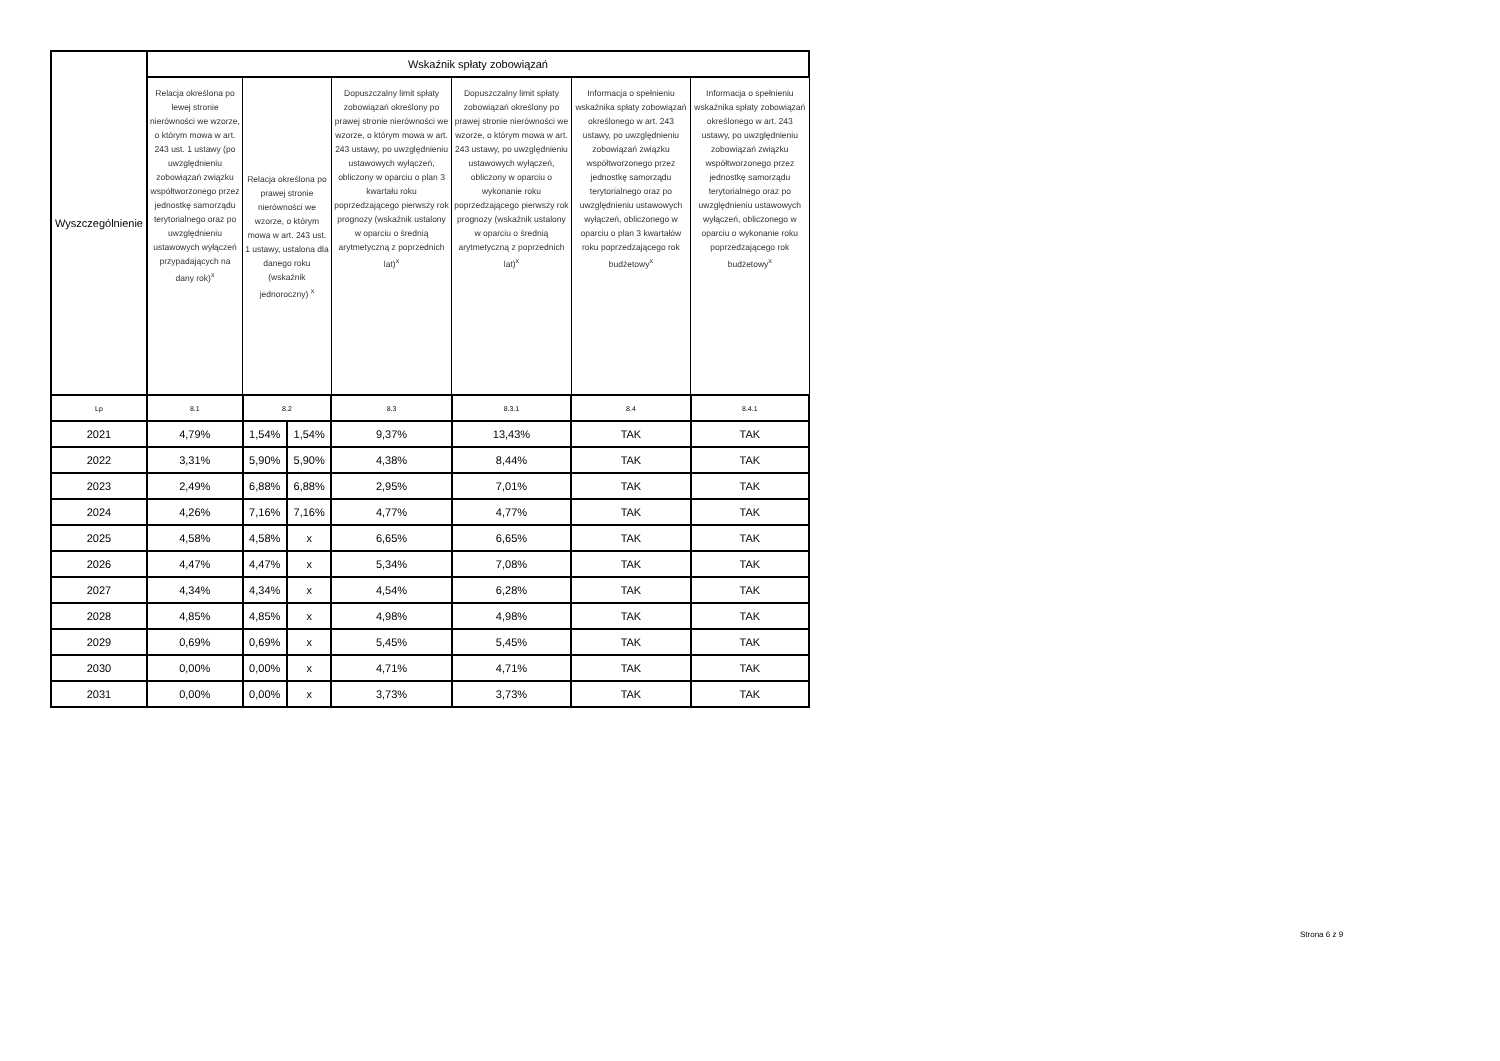| Wyszczególnienie | Wskaźnik spłaty zobowiązań | | | | | | |
| --- | --- | --- | --- | --- | --- | --- | --- |
| | Relacja określona po lewej stronie nierówności we wzorze, o którym mowa w art. 243 ust. 1 ustawy (po uwzględnieniu zobowiązań związku współtworzonego przez jednostkę samorządu terytorialnego oraz po uwzględnieniu ustawowych wyłączeń przypadających na dany rok)<sup>x</sup> | Relacja określona po prawej stronie nierówności we wzorze, o którym mowa w art. 243 ust. 1 ustawy, ustalona dla danego roku (wskaźnik jednoroczny) <sup>x</sup> | | Dopuszczalny limit spłaty zobowiązań określony po prawej stronie nierówności we wzorze, o którym mowa w art. 243 ustawy, po uwzględnieniu ustawowych wyłączeń, obliczony w oparciu o plan 3 kwartału roku poprzedzającego pierwszy rok prognozy (wskaźnik ustalony w oparciu o średnią arytmetyczną z poprzednich lat)<sup>x</sup> | Dopuszczalny limit spłaty zobowiązań określony po prawej stronie nierówności we wzorze, o którym mowa w art. 243 ustawy, po uwzględnieniu ustawowych wyłączeń, obliczony w oparciu o wykonanie roku poprzedzającego pierwszy rok prognozy (wskaźnik ustalony w oparciu o średnią arytmetyczną z poprzednich lat)<sup>x</sup> | Informacja o spełnieniu wskaźnika spłaty zobowiązań określonego w art. 243 ustawy, po uwzględnieniu zobowiązań związku współtworzonego przez jednostkę samorządu terytorialnego oraz po uwzględnieniu ustawowych wyłączeń, obliczonego w oparciu o plan 3 kwartałów roku poprzedzającego rok budżetowy<sup>x</sup> | Informacja o spełnieniu wskaźnika spłaty zobowiązań określonego w art. 243 ustawy, po uwzględnieniu zobowiązań związku współtworzonego przez jednostkę samorządu terytorialnego oraz po uwzględnieniu ustawowych wyłączeń, obliczonego w oparciu o wykonanie roku poprzedzającego rok budżetowy<sup>x</sup> |
| Lp | 8.1 | 8.2 | | 8.3 | 8.3.1 | 8.4 | 8.4.1 |
| 2021 | 4,79% | 1,54% | 1,54% | 9,37% | 13,43% | TAK | TAK |
| 2022 | 3,31% | 5,90% | 5,90% | 4,38% | 8,44% | TAK | TAK |
| 2023 | 2,49% | 6,88% | 6,88% | 2,95% | 7,01% | TAK | TAK |
| 2024 | 4,26% | 7,16% | 7,16% | 4,77% | 4,77% | TAK | TAK |
| 2025 | 4,58% | 4,58% | x | 6,65% | 6,65% | TAK | TAK |
| 2026 | 4,47% | 4,47% | x | 5,34% | 7,08% | TAK | TAK |
| 2027 | 4,34% | 4,34% | x | 4,54% | 6,28% | TAK | TAK |
| 2028 | 4,85% | 4,85% | x | 4,98% | 4,98% | TAK | TAK |
| 2029 | 0,69% | 0,69% | x | 5,45% | 5,45% | TAK | TAK |
| 2030 | 0,00% | 0,00% | x | 4,71% | 4,71% | TAK | TAK |
| 2031 | 0,00% | 0,00% | x | 3,73% | 3,73% | TAK | TAK |
Strona 6 z 9